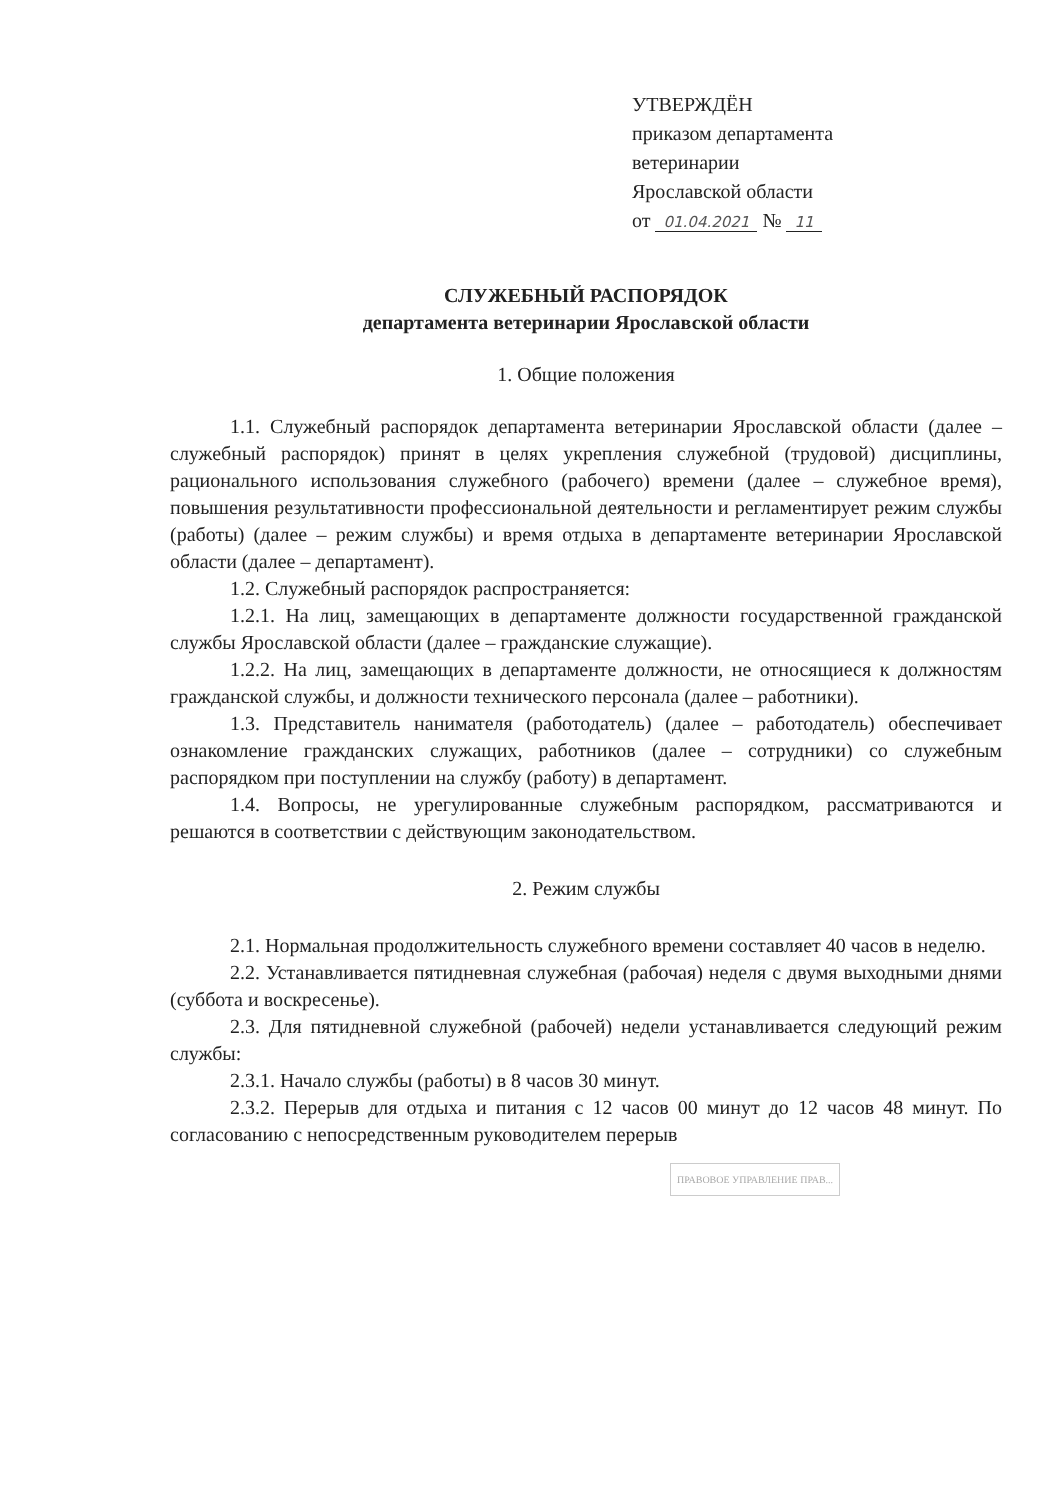УТВЕРЖДЁН
приказом департамента
ветеринарии
Ярославской области
от 01.04.2021 № 11
СЛУЖЕБНЫЙ РАСПОРЯДОК
департамента ветеринарии Ярославской области
1. Общие положения
1.1. Служебный распорядок департамента ветеринарии Ярославской области (далее – служебный распорядок) принят в целях укрепления служебной (трудовой) дисциплины, рационального использования служебного (рабочего) времени (далее – служебное время), повышения результативности профессиональной деятельности и регламентирует режим службы (работы) (далее – режим службы) и время отдыха в департаменте ветеринарии Ярославской области (далее – департамент).
1.2. Служебный распорядок распространяется:
1.2.1. На лиц, замещающих в департаменте должности государственной гражданской службы Ярославской области (далее – гражданские служащие).
1.2.2. На лиц, замещающих в департаменте должности, не относящиеся к должностям гражданской службы, и должности технического персонала (далее – работники).
1.3. Представитель нанимателя (работодатель) (далее – работодатель) обеспечивает ознакомление гражданских служащих, работников (далее – сотрудники) со служебным распорядком при поступлении на службу (работу) в департамент.
1.4. Вопросы, не урегулированные служебным распорядком, рассматриваются и решаются в соответствии с действующим законодательством.
2. Режим службы
2.1. Нормальная продолжительность служебного времени составляет 40 часов в неделю.
2.2. Устанавливается пятидневная служебная (рабочая) неделя с двумя выходными днями (суббота и воскресенье).
2.3. Для пятидневной служебной (рабочей) недели устанавливается следующий режим службы:
2.3.1. Начало службы (работы) в 8 часов 30 минут.
2.3.2. Перерыв для отдыха и питания с 12 часов 00 минут до 12 часов 48 минут. По согласованию с непосредственным руководителем перерыв
ПРАВОВОЕ УПРАВЛЕНИЕ ПРАВ...